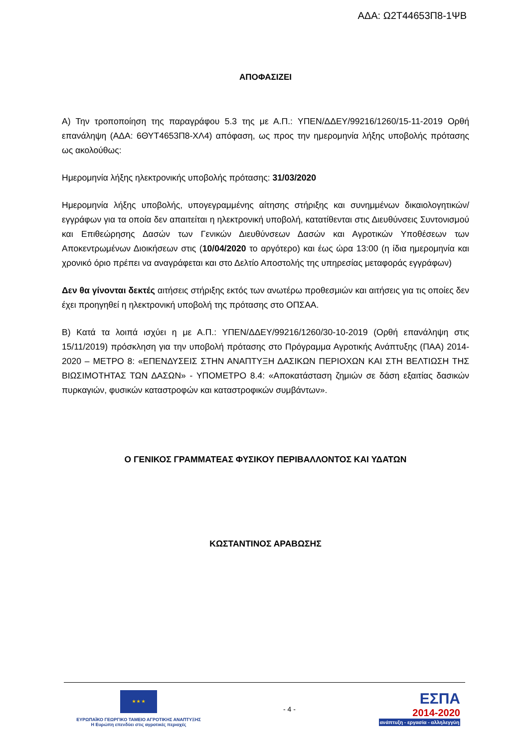ΑΔΑ: Ω2Τ44653Π8-1ΨΒ
ΑΠΟΦΑΣΙΖΕΙ
Α) Την τροποποίηση της παραγράφου 5.3 της με Α.Π.: ΥΠΕΝ/ΔΔΕΥ/99216/1260/15-11-2019 Ορθή επανάληψη (ΑΔΑ: 6ΘΥΤ4653Π8-ΧΛ4) απόφαση, ως προς την ημερομηνία λήξης υποβολής πρότασης ως ακολούθως:
Ημερομηνία λήξης ηλεκτρονικής υποβολής πρότασης: 31/03/2020
Ημερομηνία λήξης υποβολής, υπογεγραμμένης αίτησης στήριξης και συνημμένων δικαιολογητικών/εγγράφων για τα οποία δεν απαιτείται η ηλεκτρονική υποβολή, κατατίθενται στις Διευθύνσεις Συντονισμού και Επιθεώρησης Δασών των Γενικών Διευθύνσεων Δασών και Αγροτικών Υποθέσεων των Αποκεντρωμένων Διοικήσεων στις (10/04/2020 το αργότερο) και έως ώρα 13:00 (η ίδια ημερομηνία και χρονικό όριο πρέπει να αναγράφεται και στο Δελτίο Αποστολής της υπηρεσίας μεταφοράς εγγράφων)
Δεν θα γίνονται δεκτές αιτήσεις στήριξης εκτός των ανωτέρω προθεσμιών και αιτήσεις για τις οποίες δεν έχει προηγηθεί η ηλεκτρονική υποβολή της πρότασης στο ΟΠΣΑΑ.
Β) Κατά τα λοιπά ισχύει η με Α.Π.: ΥΠΕΝ/ΔΔΕΥ/99216/1260/30-10-2019 (Ορθή επανάληψη στις 15/11/2019) πρόσκληση για την υποβολή πρότασης στο Πρόγραμμα Αγροτικής Ανάπτυξης (ΠΑΑ) 2014-2020 – ΜΕΤΡΟ 8: «ΕΠΕΝΔΥΣΕΙΣ ΣΤΗΝ ΑΝΑΠΤΥΞΗ ΔΑΣΙΚΩΝ ΠΕΡΙΟΧΩΝ ΚΑΙ ΣΤΗ ΒΕΛΤΙΩΣΗ ΤΗΣ ΒΙΩΣΙΜΟΤΗΤΑΣ ΤΩΝ ΔΑΣΩΝ» - ΥΠΟΜΕΤΡΟ 8.4: «Αποκατάσταση ζημιών σε δάση εξαιτίας δασικών πυρκαγιών, φυσικών καταστροφών και καταστροφικών συμβάντων».
Ο ΓΕΝΙΚΟΣ ΓΡΑΜΜΑΤΕΑΣ ΦΥΣΙΚΟΥ ΠΕΡΙΒΑΛΛΟΝΤΟΣ ΚΑΙ ΥΔΑΤΩΝ
ΚΩΣΤΑΝΤΙΝΟΣ ΑΡΑΒΩΣΗΣ
★ ★ ★
ΕΥΡΩΠΑΪΚΟ ΓΕΩΡΓΙΚΟ ΤΑΜΕΙΟ ΑΓΡΟΤΙΚΗΣ ΑΝΑΠΤΥΞΗΣ
Η Ευρώπη επενδύει στις αγροτικές περιοχές
- 4 -
ΕΣΠΑ
2014-2020
ανάπτυξη - εργασία - αλληλεγγύη